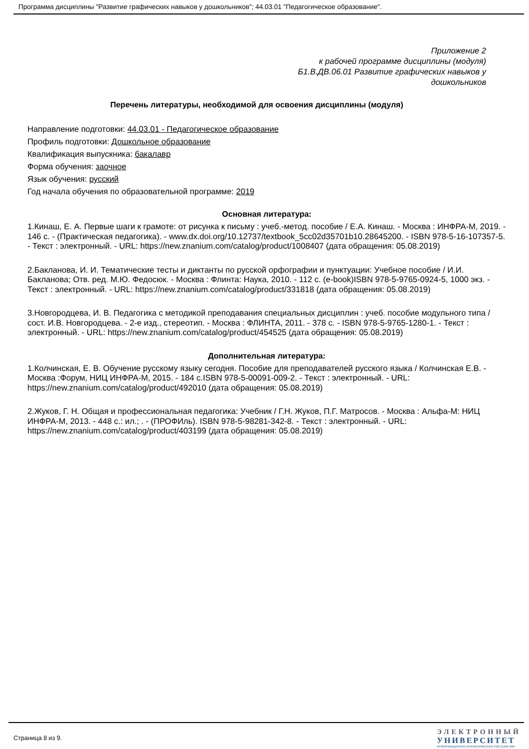Программа дисциплины "Развитие графических навыков у дошкольников"; 44.03.01 "Педагогическое образование".
Приложение 2
к рабочей программе дисциплины (модуля)
Б1.В.ДВ.06.01 Развитие графических навыков у
дошкольников
Перечень литературы, необходимой для освоения дисциплины (модуля)
Направление подготовки: 44.03.01 - Педагогическое образование
Профиль подготовки: Дошкольное образование
Квалификация выпускника: бакалавр
Форма обучения: заочное
Язык обучения: русский
Год начала обучения по образовательной программе: 2019
Основная литература:
1.Кинаш, Е. А. Первые шаги к грамоте: от рисунка к письму : учеб.-метод. пособие / Е.А. Кинаш. - Москва : ИНФРА-М, 2019. - 146 с. - (Практическая педагогика). - www.dx.doi.org/10.12737/textbook_5cc02d35701b10.28645200. - ISBN 978-5-16-107357-5. - Текст : электронный. - URL: https://new.znanium.com/catalog/product/1008407 (дата обращения: 05.08.2019)
2.Бакланова, И. И. Тематические тесты и диктанты по русской орфографии и пунктуации: Учебное пособие / И.И. Бакланова; Отв. ред. М.Ю. Федосюк. - Москва : Флинта: Наука, 2010. - 112 с. (e-book)ISBN 978-5-9765-0924-5, 1000 экз. - Текст : электронный. - URL: https://new.znanium.com/catalog/product/331818 (дата обращения: 05.08.2019)
3.Новгородцева, И. В. Педагогика с методикой преподавания специальных дисциплин : учеб. пособие модульного типа / сост. И.В. Новгородцева. - 2-е изд., стереотип. - Москва : ФЛИНТА, 2011. - 378 с. - ISBN 978-5-9765-1280-1. - Текст : электронный. - URL: https://new.znanium.com/catalog/product/454525 (дата обращения: 05.08.2019)
Дополнительная литература:
1.Колчинская, Е. В. Обучение русскому языку сегодня. Пособие для преподавателей русского языка / Колчинская Е.В. - Москва :Форум, НИЦ ИНФРА-М, 2015. - 184 с.ISBN 978-5-00091-009-2. - Текст : электронный. - URL: https://new.znanium.com/catalog/product/492010 (дата обращения: 05.08.2019)
2.Жуков, Г. Н. Общая и профессиональная педагогика: Учебник / Г.Н. Жуков, П.Г. Матросов. - Москва : Альфа-М: НИЦ ИНФРА-М, 2013. - 448 с.: ил.; . - (ПРОФИль). ISBN 978-5-98281-342-8. - Текст : электронный. - URL: https://new.znanium.com/catalog/product/403199 (дата обращения: 05.08.2019)
Страница 8 из 9.
ЭЛЕКТРОННЫЙ
УНИВЕРСИТЕТ
ИНФОРМАЦИОННО-АНАЛИТИЧЕСКАЯ СИСТЕМА КФУ